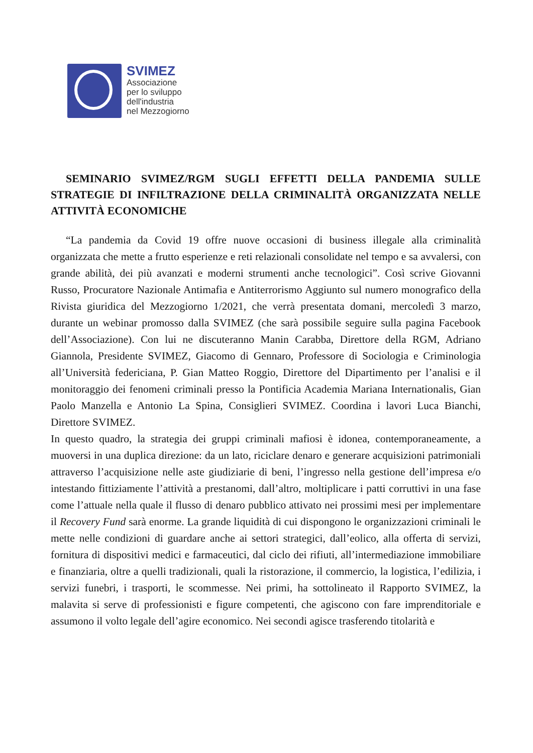SVIMEZ
Associazione
per lo sviluppo
dell'industria
nel Mezzogiorno
SEMINARIO SVIMEZ/RGM SUGLI EFFETTI DELLA PANDEMIA SULLE STRATEGIE DI INFILTRAZIONE DELLA CRIMINALITÀ ORGANIZZATA NELLE ATTIVITÀ ECONOMICHE
“La pandemia da Covid 19 offre nuove occasioni di business illegale alla criminalità organizzata che mette a frutto esperienze e reti relazionali consolidate nel tempo e sa avvalersi, con grande abilità, dei più avanzati e moderni strumenti anche tecnologici”. Così scrive Giovanni Russo, Procuratore Nazionale Antimafia e Antiterrorismo Aggiunto sul numero monografico della Rivista giuridica del Mezzogiorno 1/2021, che verrà presentata domani, mercoledì 3 marzo, durante un webinar promosso dalla SVIMEZ (che sarà possibile seguire sulla pagina Facebook dell’Associazione). Con lui ne discuteranno Manin Carabba, Direttore della RGM, Adriano Giannola, Presidente SVIMEZ, Giacomo di Gennaro, Professore di Sociologia e Criminologia all’Università federiciana, P. Gian Matteo Roggio, Direttore del Dipartimento per l’analisi e il monitoraggio dei fenomeni criminali presso la Pontificia Academia Mariana Internationalis, Gian Paolo Manzella e Antonio La Spina, Consiglieri SVIMEZ. Coordina i lavori Luca Bianchi, Direttore SVIMEZ.
In questo quadro, la strategia dei gruppi criminali mafiosi è idonea, contemporaneamente, a muoversi in una duplica direzione: da un lato, riciclare denaro e generare acquisizioni patrimoniali attraverso l’acquisizione nelle aste giudiziarie di beni, l’ingresso nella gestione dell’impresa e/o intestando fittiziamente l’attività a prestanomi, dall’altro, moltiplicare i patti corruttivi in una fase come l’attuale nella quale il flusso di denaro pubblico attivato nei prossimi mesi per implementare il Recovery Fund sarà enorme. La grande liquidità di cui dispongono le organizzazioni criminali le mette nelle condizioni di guardare anche ai settori strategici, dall’eolico, alla offerta di servizi, fornitura di dispositivi medici e farmaceutici, dal ciclo dei rifiuti, all’intermediazione immobiliare e finanziaria, oltre a quelli tradizionali, quali la ristorazione, il commercio, la logistica, l’edilizia, i servizi funebri, i trasporti, le scommesse. Nei primi, ha sottolineato il Rapporto SVIMEZ, la malavita si serve di professionisti e figure competenti, che agiscono con fare imprenditoriale e assumono il volto legale dell’agire economico. Nei secondi agisce trasferendo titolarità e